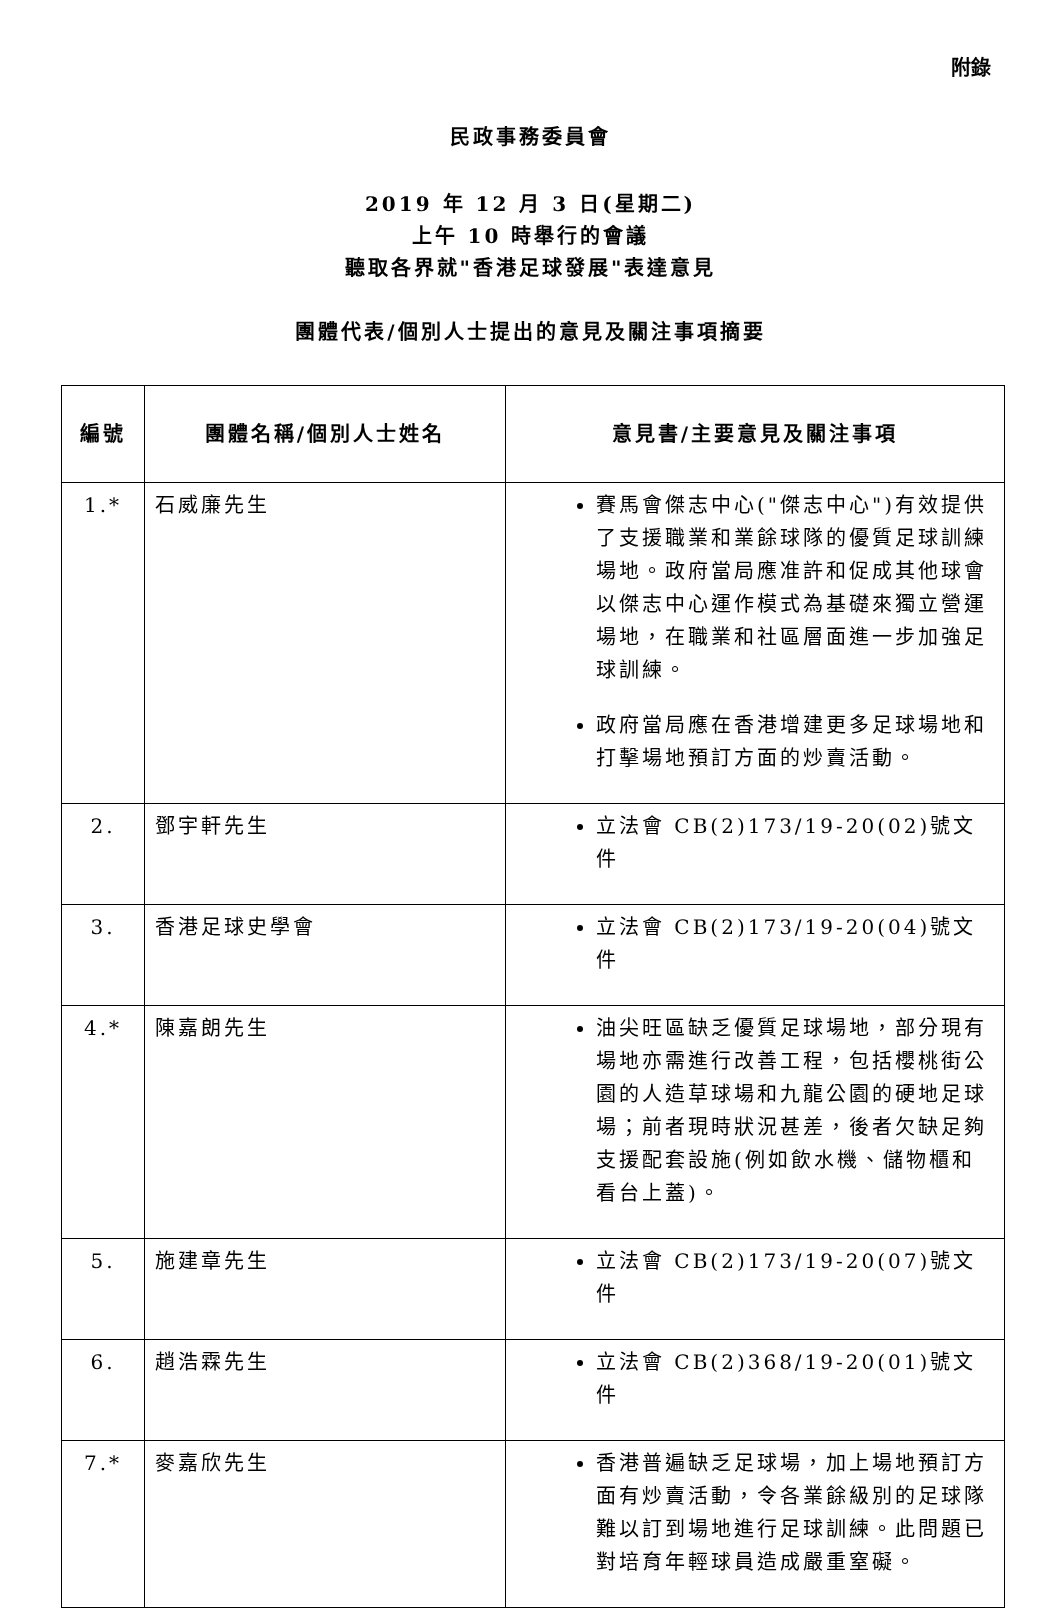附錄
民政事務委員會
2019 年 12 月 3 日(星期二)
上午 10 時舉行的會議
聽取各界就"香港足球發展"表達意見
團體代表/個別人士提出的意見及關注事項摘要
| 編號 | 團體名稱/個別人士姓名 | 意見書/主要意見及關注事項 |
| --- | --- | --- |
| 1.* | 石威廉先生 | 賽馬會傑志中心("傑志中心")有效提供了支援職業和業餘球隊的優質足球訓練場地。政府當局應准許和促成其他球會以傑志中心運作模式為基礎來獨立營運場地，在職業和社區層面進一步加強足球訓練。 政府當局應在香港增建更多足球場地和打擊場地預訂方面的炒賣活動。 |
| 2. | 鄧宇軒先生 | 立法會 CB(2)173/19-20(02)號文件 |
| 3. | 香港足球史學會 | 立法會 CB(2)173/19-20(04)號文件 |
| 4.* | 陳嘉朗先生 | 油尖旺區缺乏優質足球場地，部分現有場地亦需進行改善工程，包括櫻桃街公園的人造草球場和九龍公園的硬地足球場；前者現時狀況甚差，後者欠缺足夠支援配套設施(例如飲水機、儲物櫃和看台上蓋)。 |
| 5. | 施建章先生 | 立法會 CB(2)173/19-20(07)號文件 |
| 6. | 趙浩霖先生 | 立法會 CB(2)368/19-20(01)號文件 |
| 7.* | 麥嘉欣先生 | 香港普遍缺乏足球場，加上場地預訂方面有炒賣活動，令各業餘級別的足球隊難以訂到場地進行足球訓練。此問題已對培育年輕球員造成嚴重窒礙。 |